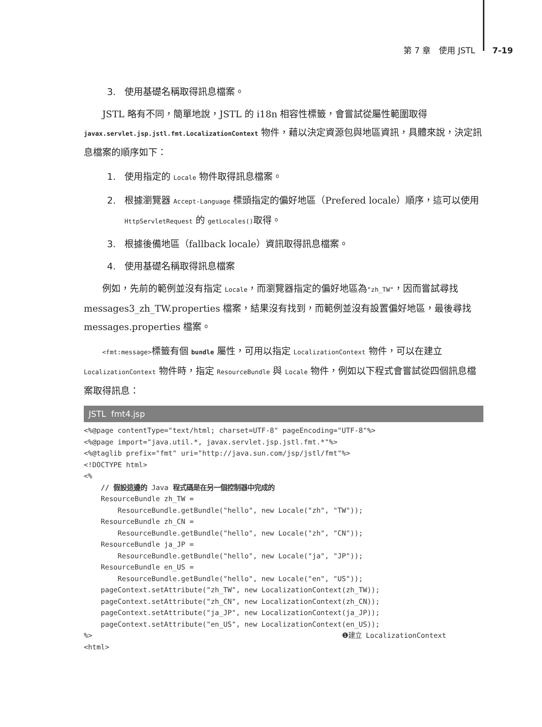第 7 章　使用 JSTL 7-19
3. 使用基礎名稱取得訊息檔案。
JSTL 略有不同，簡單地說，JSTL 的 i18n 相容性標籤，會嘗試從屬性範圍取得 javax.servlet.jsp.jstl.fmt.LocalizationContext 物件，藉以決定資源包與地區資訊，具體來說，決定訊息檔案的順序如下：
1. 使用指定的 Locale 物件取得訊息檔案。
2. 根據瀏覽器 Accept-Language 標頭指定的偏好地區（Prefered locale）順序，這可以使用 HttpServletRequest 的 getLocales()取得。
3. 根據後備地區（fallback locale）資訊取得訊息檔案。
4. 使用基礎名稱取得訊息檔案
例如，先前的範例並沒有指定 Locale，而瀏覽器指定的偏好地區為"zh_TW"，因而嘗試尋找 messages3_zh_TW.properties 檔案，結果沒有找到，而範例並沒有設置偏好地區，最後尋找 messages.properties 檔案。
<fmt:message>標籤有個 bundle 屬性，可用以指定 LocalizationContext 物件，可以在建立 LocalizationContext 物件時，指定 ResourceBundle 與 Locale 物件，例如以下程式會嘗試從四個訊息檔案取得訊息：
JSTL fmt4.jsp
<%@page contentType="text/html; charset=UTF-8" pageEncoding="UTF-8"%>
<%@page import="java.util.*, javax.servlet.jsp.jstl.fmt.*"%>
<%@taglib prefix="fmt" uri="http://java.sun.com/jsp/jstl/fmt"%>
<!DOCTYPE html>
<%
    // 假設這邊的 Java 程式碼是在另一個控制器中完成的
    ResourceBundle zh_TW =
        ResourceBundle.getBundle("hello", new Locale("zh", "TW"));
    ResourceBundle zh_CN =
        ResourceBundle.getBundle("hello", new Locale("zh", "CN"));
    ResourceBundle ja_JP =
        ResourceBundle.getBundle("hello", new Locale("ja", "JP"));
    ResourceBundle en_US =
        ResourceBundle.getBundle("hello", new Locale("en", "US"));
    pageContext.setAttribute("zh_TW", new LocalizationContext(zh_TW));
    pageContext.setAttribute("zh_CN", new LocalizationContext(zh_CN));
    pageContext.setAttribute("ja_JP", new LocalizationContext(ja_JP));
    pageContext.setAttribute("en_US", new LocalizationContext(en_US));
%>                                                           ❶建立 LocalizationContext
<html>